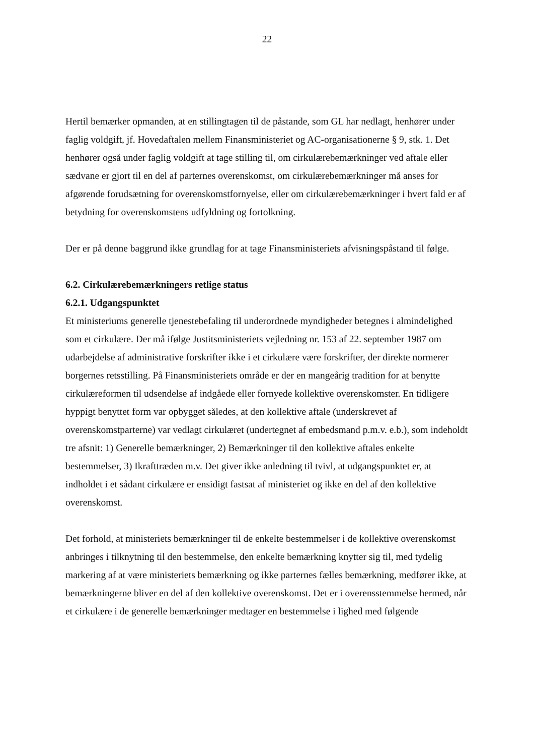22
Hertil bemærker opmanden, at en stillingtagen til de påstande, som GL har nedlagt, henhører under faglig voldgift, jf. Hovedaftalen mellem Finansministeriet og AC-organisationerne § 9, stk. 1. Det henhører også under faglig voldgift at tage stilling til, om cirkulærebemærkninger ved aftale eller sædvane er gjort til en del af parternes overenskomst, om cirkulærebemærkninger må anses for afgørende forudsætning for overenskomstfornyelse, eller om cirkulærebemærkninger i hvert fald er af betydning for overenskomstens udfyldning og fortolkning.
Der er på denne baggrund ikke grundlag for at tage Finansministeriets afvisningspåstand til følge.
6.2. Cirkulærebemærkningers retlige status
6.2.1. Udgangspunktet
Et ministeriums generelle tjenestebefaling til underordnede myndigheder betegnes i almindelighed som et cirkulære. Der må ifølge Justitsministeriets vejledning nr. 153 af 22. september 1987 om udarbejdelse af administrative forskrifter ikke i et cirkulære være forskrifter, der direkte normerer borgernes retsstilling. På Finansministeriets område er der en mangeårig tradition for at benytte cirkulæreformen til udsendelse af indgåede eller fornyede kollektive overenskomster. En tidligere hyppigt benyttet form var opbygget således, at den kollektive aftale (underskrevet af overenskomstparterne) var vedlagt cirkulæret (undertegnet af embedsmand p.m.v. e.b.), som indeholdt tre afsnit: 1) Generelle bemærkninger, 2) Bemærkninger til den kollektive aftales enkelte bestemmelser, 3) Ikrafttræden m.v. Det giver ikke anledning til tvivl, at udgangspunktet er, at indholdet i et sådant cirkulære er ensidigt fastsat af ministeriet og ikke en del af den kollektive overenskomst.
Det forhold, at ministeriets bemærkninger til de enkelte bestemmelser i de kollektive overenskomst anbringes i tilknytning til den bestemmelse, den enkelte bemærkning knytter sig til, med tydelig markering af at være ministeriets bemærkning og ikke parternes fælles bemærkning, medfører ikke, at bemærkningerne bliver en del af den kollektive overenskomst. Det er i overensstemmelse hermed, når et cirkulære i de generelle bemærkninger medtager en bestemmelse i lighed med følgende